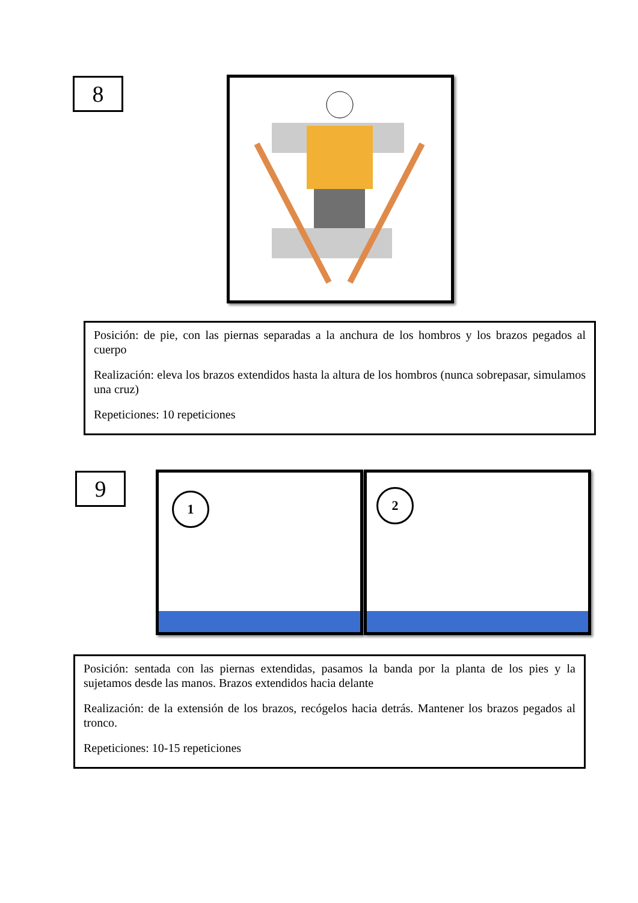8
Posición: de pie, con las piernas separadas a la anchura de los hombros y los brazos pegados al cuerpo
Realización: eleva los brazos extendidos hasta la altura de los hombros (nunca sobrepasar, simulamos una cruz)
Repeticiones: 10 repeticiones
9 1 2
Posición: sentada con las piernas extendidas, pasamos la banda por la planta de los pies y la sujetamos desde las manos. Brazos extendidos hacia delante
Realización: de la extensión de los brazos, recógelos hacia detrás. Mantener los brazos pegados al tronco.
Repeticiones: 10-15 repeticiones